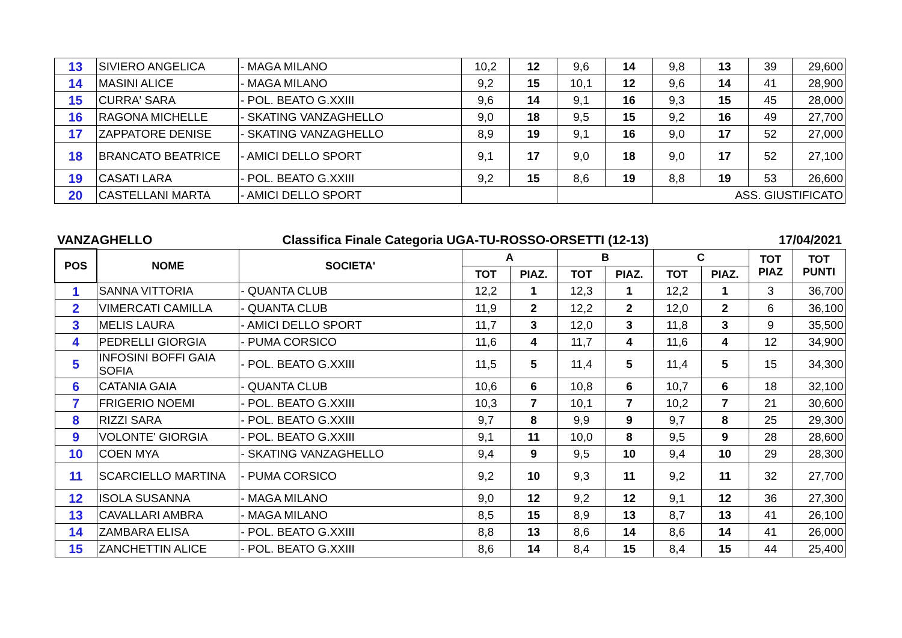| 13 | SIVIERO ANGELICA | - MAGA MILANO | 10,2 | 12 | 9,6 | 14 | 9,8 | 13 | 39 | 29,600 |
| 14 | MASINI ALICE | - MAGA MILANO | 9,2 | 15 | 10,1 | 12 | 9,6 | 14 | 41 | 28,900 |
| 15 | CURRA' SARA | - POL. BEATO G.XXIII | 9,6 | 14 | 9,1 | 16 | 9,3 | 15 | 45 | 28,000 |
| 16 | RAGONA MICHELLE | - SKATING VANZAGHELLO | 9,0 | 18 | 9,5 | 15 | 9,2 | 16 | 49 | 27,700 |
| 17 | ZAPPATORE DENISE | - SKATING VANZAGHELLO | 8,9 | 19 | 9,1 | 16 | 9,0 | 17 | 52 | 27,000 |
| 18 | BRANCATO BEATRICE | - AMICI DELLO SPORT | 9,1 | 17 | 9,0 | 18 | 9,0 | 17 | 52 | 27,100 |
| 19 | CASATI LARA | - POL. BEATO G.XXIII | 9,2 | 15 | 8,6 | 19 | 8,8 | 19 | 53 | 26,600 |
| 20 | CASTELLANI MARTA | - AMICI DELLO SPORT | | | | | ASS. GIUSTIFICATO | | | |
VANZAGHELLO Classifica Finale Categoria UGA-TU-ROSSO-ORSETTI (12-13) 17/04/2021
| POS | NOME | SOCIETA' | A | | B | | C | | TOT PIAZ | TOT PUNTI |
| --- | --- | --- | --- | --- | --- | --- | --- | --- | --- | --- |
| | | | TOT | PIAZ. | TOT | PIAZ. | TOT | PIAZ. | | |
| 1 | SANNA VITTORIA | - QUANTA CLUB | 12,2 | 1 | 12,3 | 1 | 12,2 | 1 | 3 | 36,700 |
| 2 | VIMERCATI CAMILLA | - QUANTA CLUB | 11,9 | 2 | 12,2 | 2 | 12,0 | 2 | 6 | 36,100 |
| 3 | MELIS LAURA | - AMICI DELLO SPORT | 11,7 | 3 | 12,0 | 3 | 11,8 | 3 | 9 | 35,500 |
| 4 | PEDRELLI GIORGIA | - PUMA CORSICO | 11,6 | 4 | 11,7 | 4 | 11,6 | 4 | 12 | 34,900 |
| 5 | INFOSINI BOFFI GAIA SOFIA | - POL. BEATO G.XXIII | 11,5 | 5 | 11,4 | 5 | 11,4 | 5 | 15 | 34,300 |
| 6 | CATANIA GAIA | - QUANTA CLUB | 10,6 | 6 | 10,8 | 6 | 10,7 | 6 | 18 | 32,100 |
| 7 | FRIGERIO NOEMI | - POL. BEATO G.XXIII | 10,3 | 7 | 10,1 | 7 | 10,2 | 7 | 21 | 30,600 |
| 8 | RIZZI SARA | - POL. BEATO G.XXIII | 9,7 | 8 | 9,9 | 9 | 9,7 | 8 | 25 | 29,300 |
| 9 | VOLONTE' GIORGIA | - POL. BEATO G.XXIII | 9,1 | 11 | 10,0 | 8 | 9,5 | 9 | 28 | 28,600 |
| 10 | COEN MYA | - SKATING VANZAGHELLO | 9,4 | 9 | 9,5 | 10 | 9,4 | 10 | 29 | 28,300 |
| 11 | SCARCIELLO MARTINA | - PUMA CORSICO | 9,2 | 10 | 9,3 | 11 | 9,2 | 11 | 32 | 27,700 |
| 12 | ISOLA SUSANNA | - MAGA MILANO | 9,0 | 12 | 9,2 | 12 | 9,1 | 12 | 36 | 27,300 |
| 13 | CAVALLARI AMBRA | - MAGA MILANO | 8,5 | 15 | 8,9 | 13 | 8,7 | 13 | 41 | 26,100 |
| 14 | ZAMBARA ELISA | - POL. BEATO G.XXIII | 8,8 | 13 | 8,6 | 14 | 8,6 | 14 | 41 | 26,000 |
| 15 | ZANCHETTIN ALICE | - POL. BEATO G.XXIII | 8,6 | 14 | 8,4 | 15 | 8,4 | 15 | 44 | 25,400 |